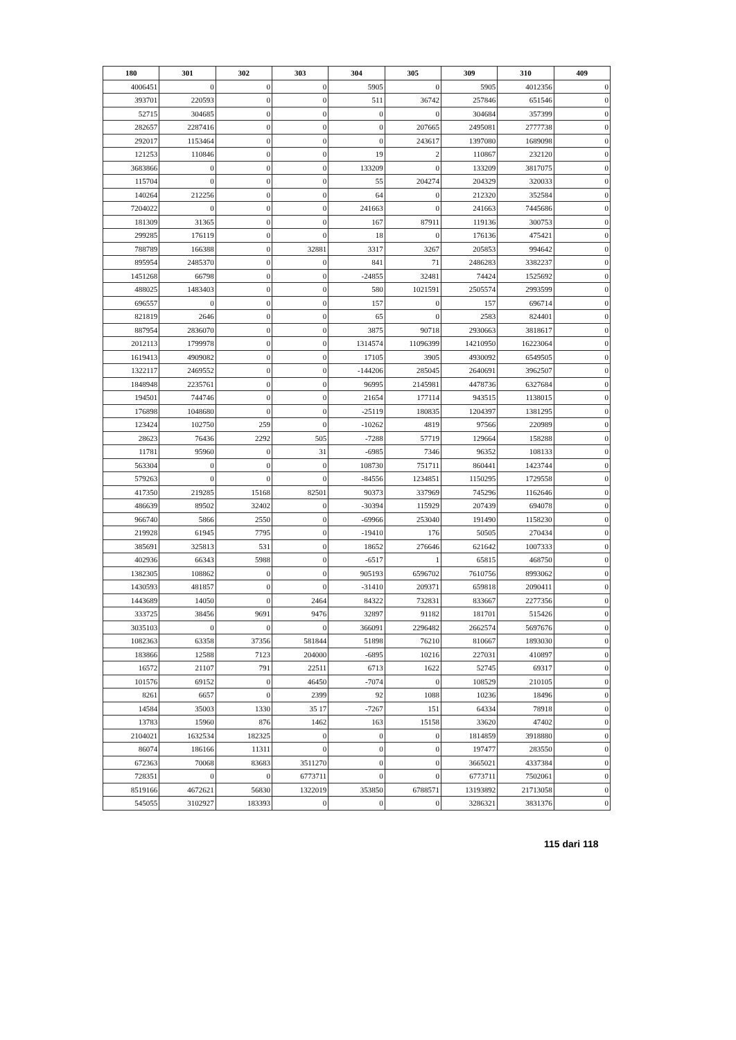| 180 | 301 | 302 | 303 | 304 | 305 | 309 | 310 | 409 |
| --- | --- | --- | --- | --- | --- | --- | --- | --- |
| 4006451 | 0 | 0 | 0 | 5905 | 0 | 5905 | 4012356 | 0 |
| 393701 | 220593 | 0 | 0 | 511 | 36742 | 257846 | 651546 | 0 |
| 52715 | 304685 | 0 | 0 | 0 | 0 | 304684 | 357399 | 0 |
| 282657 | 2287416 | 0 | 0 | 0 | 207665 | 2495081 | 2777738 | 0 |
| 292017 | 1153464 | 0 | 0 | 0 | 243617 | 1397080 | 1689098 | 0 |
| 121253 | 110846 | 0 | 0 | 19 | 2 | 110867 | 232120 | 0 |
| 3683866 | 0 | 0 | 0 | 133209 | 0 | 133209 | 3817075 | 0 |
| 115704 | 0 | 0 | 0 | 55 | 204274 | 204329 | 320033 | 0 |
| 140264 | 212256 | 0 | 0 | 64 | 0 | 212320 | 352584 | 0 |
| 7204022 | 0 | 0 | 0 | 241663 | 0 | 241663 | 7445686 | 0 |
| 181309 | 31365 | 0 | 0 | 167 | 87911 | 119136 | 300753 | 0 |
| 299285 | 176119 | 0 | 0 | 18 | 0 | 176136 | 475421 | 0 |
| 788789 | 166388 | 0 | 32881 | 3317 | 3267 | 205853 | 994642 | 0 |
| 895954 | 2485370 | 0 | 0 | 841 | 71 | 2486283 | 3382237 | 0 |
| 1451268 | 66798 | 0 | 0 | -24855 | 32481 | 74424 | 1525692 | 0 |
| 488025 | 1483403 | 0 | 0 | 580 | 1021591 | 2505574 | 2993599 | 0 |
| 696557 | 0 | 0 | 0 | 157 | 0 | 157 | 696714 | 0 |
| 821819 | 2646 | 0 | 0 | 65 | 0 | 2583 | 824401 | 0 |
| 887954 | 2836070 | 0 | 0 | 3875 | 90718 | 2930663 | 3818617 | 0 |
| 2012113 | 1799978 | 0 | 0 | 1314574 | 11096399 | 14210950 | 16223064 | 0 |
| 1619413 | 4909082 | 0 | 0 | 17105 | 3905 | 4930092 | 6549505 | 0 |
| 1322117 | 2469552 | 0 | 0 | -144206 | 285045 | 2640691 | 3962507 | 0 |
| 1848948 | 2235761 | 0 | 0 | 96995 | 2145981 | 4478736 | 6327684 | 0 |
| 194501 | 744746 | 0 | 0 | 21654 | 177114 | 943515 | 1138015 | 0 |
| 176898 | 1048680 | 0 | 0 | -25119 | 180835 | 1204397 | 1381295 | 0 |
| 123424 | 102750 | 259 | 0 | -10262 | 4819 | 97566 | 220989 | 0 |
| 28623 | 76436 | 2292 | 505 | -7288 | 57719 | 129664 | 158288 | 0 |
| 11781 | 95960 | 0 | 31 | -6985 | 7346 | 96352 | 108133 | 0 |
| 563304 | 0 | 0 | 0 | 108730 | 751711 | 860441 | 1423744 | 0 |
| 579263 | 0 | 0 | 0 | -84556 | 1234851 | 1150295 | 1729558 | 0 |
| 417350 | 219285 | 15168 | 82501 | 90373 | 337969 | 745296 | 1162646 | 0 |
| 486639 | 89502 | 32402 | 0 | -30394 | 115929 | 207439 | 694078 | 0 |
| 966740 | 5866 | 2550 | 0 | -69966 | 253040 | 191490 | 1158230 | 0 |
| 219928 | 61945 | 7795 | 0 | -19410 | 176 | 50505 | 270434 | 0 |
| 385691 | 325813 | 531 | 0 | 18652 | 276646 | 621642 | 1007333 | 0 |
| 402936 | 66343 | 5988 | 0 | -6517 | 1 | 65815 | 468750 | 0 |
| 1382305 | 108862 | 0 | 0 | 905193 | 6596702 | 7610756 | 8993062 | 0 |
| 1430593 | 481857 | 0 | 0 | -31410 | 209371 | 659818 | 2090411 | 0 |
| 1443689 | 14050 | 0 | 2464 | 84322 | 732831 | 833667 | 2277356 | 0 |
| 333725 | 38456 | 9691 | 9476 | 32897 | 91182 | 181701 | 515426 | 0 |
| 3035103 | 0 | 0 | 0 | 366091 | 2296482 | 2662574 | 5697676 | 0 |
| 1082363 | 63358 | 37356 | 581844 | 51898 | 76210 | 810667 | 1893030 | 0 |
| 183866 | 12588 | 7123 | 204000 | -6895 | 10216 | 227031 | 410897 | 0 |
| 16572 | 21107 | 791 | 22511 | 6713 | 1622 | 52745 | 69317 | 0 |
| 101576 | 69152 | 0 | 46450 | -7074 | 0 | 108529 | 210105 | 0 |
| 8261 | 6657 | 0 | 2399 | 92 | 1088 | 10236 | 18496 | 0 |
| 14584 | 35003 | 1330 | 35 17 | -7267 | 151 | 64334 | 78918 | 0 |
| 13783 | 15960 | 876 | 1462 | 163 | 15158 | 33620 | 47402 | 0 |
| 2104021 | 1632534 | 182325 | 0 | 0 | 0 | 1814859 | 3918880 | 0 |
| 86074 | 186166 | 11311 | 0 | 0 | 0 | 197477 | 283550 | 0 |
| 672363 | 70068 | 83683 | 3511270 | 0 | 0 | 3665021 | 4337384 | 0 |
| 728351 | 0 | 0 | 6773711 | 0 | 0 | 6773711 | 7502061 | 0 |
| 8519166 | 4672621 | 56830 | 1322019 | 353850 | 6788571 | 13193892 | 21713058 | 0 |
| 545055 | 3102927 | 183393 | 0 | 0 | 0 | 3286321 | 3831376 | 0 |
115 dari 118